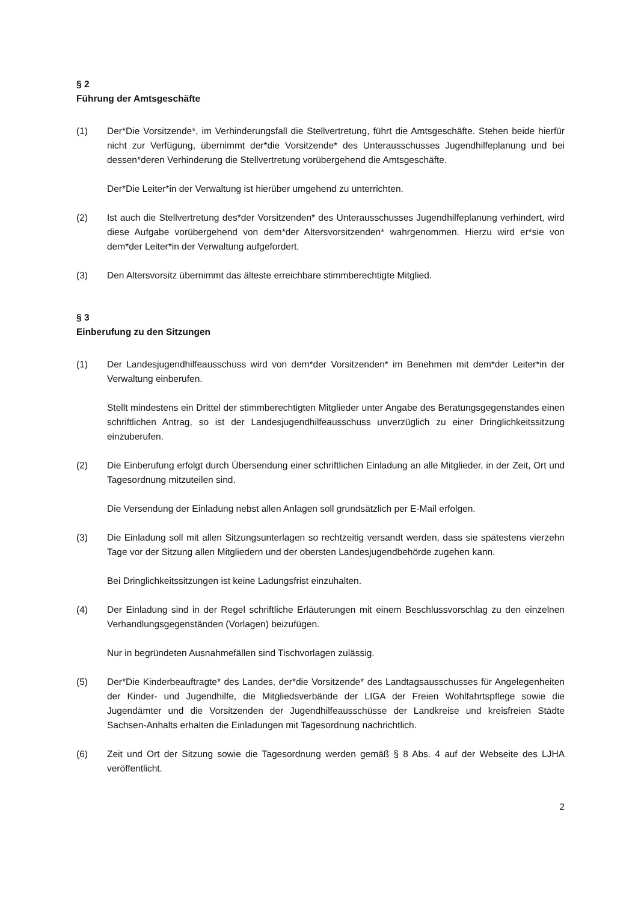§ 2
Führung der Amtsgeschäfte
(1) Der*Die Vorsitzende*, im Verhinderungsfall die Stellvertretung, führt die Amtsgeschäfte. Stehen beide hierfür nicht zur Verfügung, übernimmt der*die Vorsitzende* des Unterausschusses Jugendhilfeplanung und bei dessen*deren Verhinderung die Stellvertretung vorübergehend die Amtsgeschäfte.
Der*Die Leiter*in der Verwaltung ist hierüber umgehend zu unterrichten.
(2) Ist auch die Stellvertretung des*der Vorsitzenden* des Unterausschusses Jugendhilfeplanung verhindert, wird diese Aufgabe vorübergehend von dem*der Altersvorsitzenden* wahrgenommen. Hierzu wird er*sie von dem*der Leiter*in der Verwaltung aufgefordert.
(3) Den Altersvorsitz übernimmt das älteste erreichbare stimmberechtigte Mitglied.
§ 3
Einberufung zu den Sitzungen
(1) Der Landesjugendhilfeausschuss wird von dem*der Vorsitzenden* im Benehmen mit dem*der Leiter*in der Verwaltung einberufen.
Stellt mindestens ein Drittel der stimmberechtigten Mitglieder unter Angabe des Beratungsgegenstandes einen schriftlichen Antrag, so ist der Landesjugendhilfeausschuss unverzüglich zu einer Dringlichkeitssitzung einzuberufen.
(2) Die Einberufung erfolgt durch Übersendung einer schriftlichen Einladung an alle Mitglieder, in der Zeit, Ort und Tagesordnung mitzuteilen sind.
Die Versendung der Einladung nebst allen Anlagen soll grundsätzlich per E-Mail erfolgen.
(3) Die Einladung soll mit allen Sitzungsunterlagen so rechtzeitig versandt werden, dass sie spätestens vierzehn Tage vor der Sitzung allen Mitgliedern und der obersten Landesjugendbehörde zugehen kann.
Bei Dringlichkeitssitzungen ist keine Ladungsfrist einzuhalten.
(4) Der Einladung sind in der Regel schriftliche Erläuterungen mit einem Beschlussvorschlag zu den einzelnen Verhandlungsgegenständen (Vorlagen) beizufügen.
Nur in begründeten Ausnahmefällen sind Tischvorlagen zulässig.
(5) Der*Die Kinderbeauftragte* des Landes, der*die Vorsitzende* des Landtagsausschusses für Angelegenheiten der Kinder- und Jugendhilfe, die Mitgliedsverbände der LIGA der Freien Wohlfahrtspflege sowie die Jugendämter und die Vorsitzenden der Jugendhilfeausschüsse der Landkreise und kreisfreien Städte Sachsen-Anhalts erhalten die Einladungen mit Tagesordnung nachrichtlich.
(6) Zeit und Ort der Sitzung sowie die Tagesordnung werden gemäß § 8 Abs. 4 auf der Webseite des LJHA veröffentlicht.
2